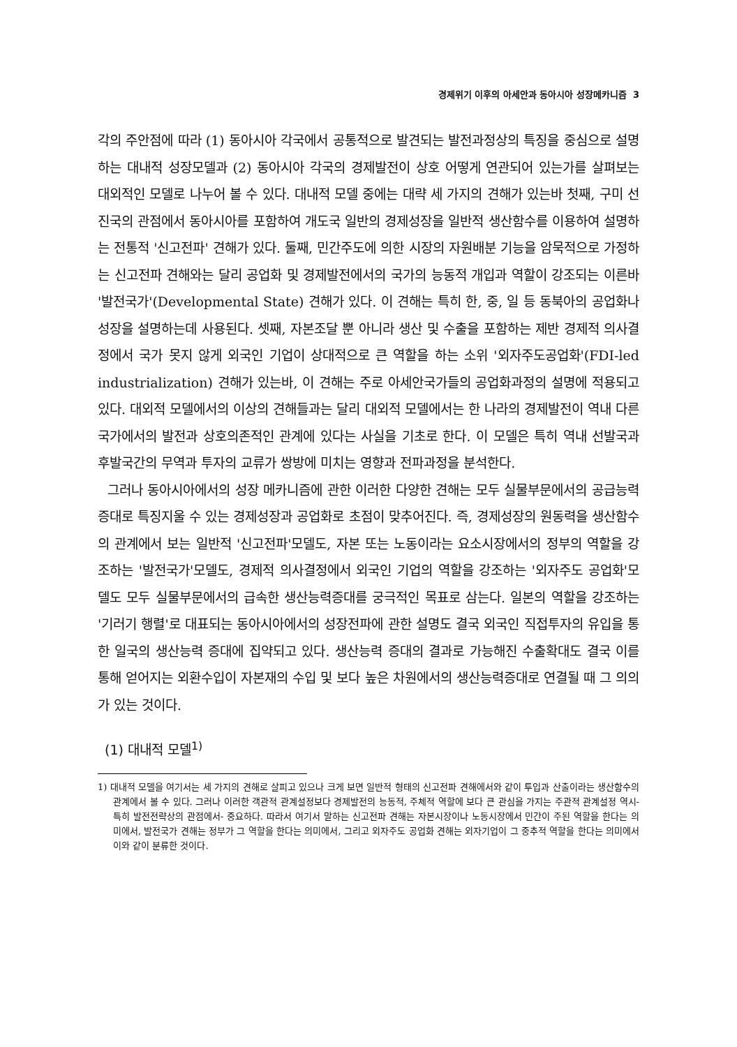경제위기 이후의 아세안과 동아시아 성장메카니즘 3
각의 주안점에 따라 (1) 동아시아 각국에서 공통적으로 발견되는 발전과정상의 특징을 중심으로 설명하는 대내적 성장모델과 (2) 동아시아 각국의 경제발전이 상호 어떻게 연관되어 있는가를 살펴보는 대외적인 모델로 나누어 볼 수 있다. 대내적 모델 중에는 대략 세 가지의 견해가 있는바 첫째, 구미 선진국의 관점에서 동아시아를 포함하여 개도국 일반의 경제성장을 일반적 생산함수를 이용하여 설명하는 전통적 '신고전파' 견해가 있다. 둘째, 민간주도에 의한 시장의 자원배분 기능을 암묵적으로 가정하는 신고전파 견해와는 달리 공업화 및 경제발전에서의 국가의 능동적 개입과 역할이 강조되는 이른바 '발전국가'(Developmental State) 견해가 있다. 이 견해는 특히 한, 중, 일 등 동북아의 공업화나 성장을 설명하는데 사용된다. 셋째, 자본조달 뿐 아니라 생산 및 수출을 포함하는 제반 경제적 의사결정에서 국가 못지 않게 외국인 기업이 상대적으로 큰 역할을 하는 소위 '외자주도공업화'(FDI-led industrialization) 견해가 있는바, 이 견해는 주로 아세안국가들의 공업화과정의 설명에 적용되고 있다. 대외적 모델에서의 이상의 견해들과는 달리 대외적 모델에서는 한 나라의 경제발전이 역내 다른 국가에서의 발전과 상호의존적인 관계에 있다는 사실을 기초로 한다. 이 모델은 특히 역내 선발국과 후발국간의 무역과 투자의 교류가 쌍방에 미치는 영향과 전파과정을 분석한다.
그러나 동아시아에서의 성장 메카니즘에 관한 이러한 다양한 견해는 모두 실물부문에서의 공급능력 증대로 특징지울 수 있는 경제성장과 공업화로 초점이 맞추어진다. 즉, 경제성장의 원동력을 생산함수의 관계에서 보는 일반적 '신고전파'모델도, 자본 또는 노동이라는 요소시장에서의 정부의 역할을 강조하는 '발전국가'모델도, 경제적 의사결정에서 외국인 기업의 역할을 강조하는 '외자주도 공업화'모델도 모두 실물부문에서의 급속한 생산능력증대를 궁극적인 목표로 삼는다. 일본의 역할을 강조하는 '기러기 행렬'로 대표되는 동아시아에서의 성장전파에 관한 설명도 결국 외국인 직접투자의 유입을 통한 일국의 생산능력 증대에 집약되고 있다. 생산능력 증대의 결과로 가능해진 수출확대도 결국 이를 통해 얻어지는 외환수입이 자본재의 수입 및 보다 높은 차원에서의 생산능력증대로 연결될 때 그 의의가 있는 것이다.
(1) 대내적 모델<sup>1)</sup>
1) 대내적 모델을 여기서는 세 가지의 견해로 살피고 있으나 크게 보면 일반적 형태의 신고전파 견해에서와 같이 투입과 산출이라는 생산함수의 관계에서 볼 수 있다. 그러나 이러한 객관적 관계설정보다 경제발전의 능동적, 주체적 역할에 보다 큰 관심을 가지는 주관적 관계설정 역시- 특히 발전전략상의 관점에서- 중요하다. 따라서 여기서 말하는 신고전파 견해는 자본시장이나 노동시장에서 민간이 주된 역할을 한다는 의미에서, 발전국가 견해는 정부가 그 역할을 한다는 의미에서, 그리고 외자주도 공업화 견해는 외자기업이 그 중추적 역할을 한다는 의미에서 이와 같이 분류한 것이다.